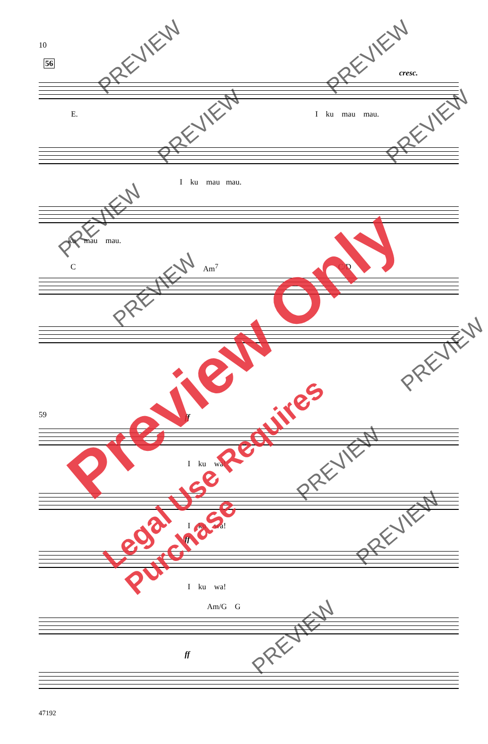10
56
cresc.
E. I ku mau mau.
I ku mau mau.
ku mau mau.
C Am<sup>7</sup> C/D
59 ff
I ku wa!
I ku wa!
ff
I ku wa!
Am/G G
ff
47192
Preview Only
Legal Use Requires Purchase
PREVIEW PREVIEW
PREVIEW PREVIEW
PREVIEW
PREVIEW
PREVIEW
PREVIEW
PREVIEW
PREVIEW